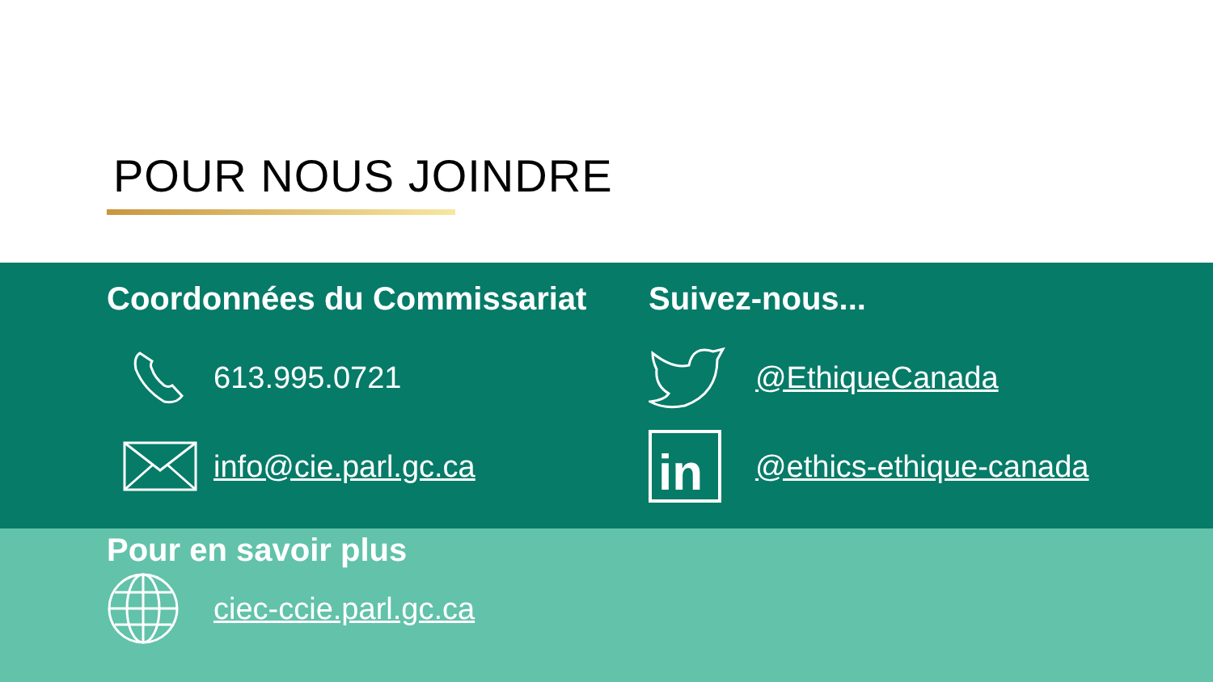POUR NOUS JOINDRE
Coordonnées du Commissariat
613.995.0721
info@cie.parl.gc.ca
Suivez-nous...
@EthiqueCanada
in
@ethics-ethique-canada
Pour en savoir plus
ciec-ccie.parl.gc.ca